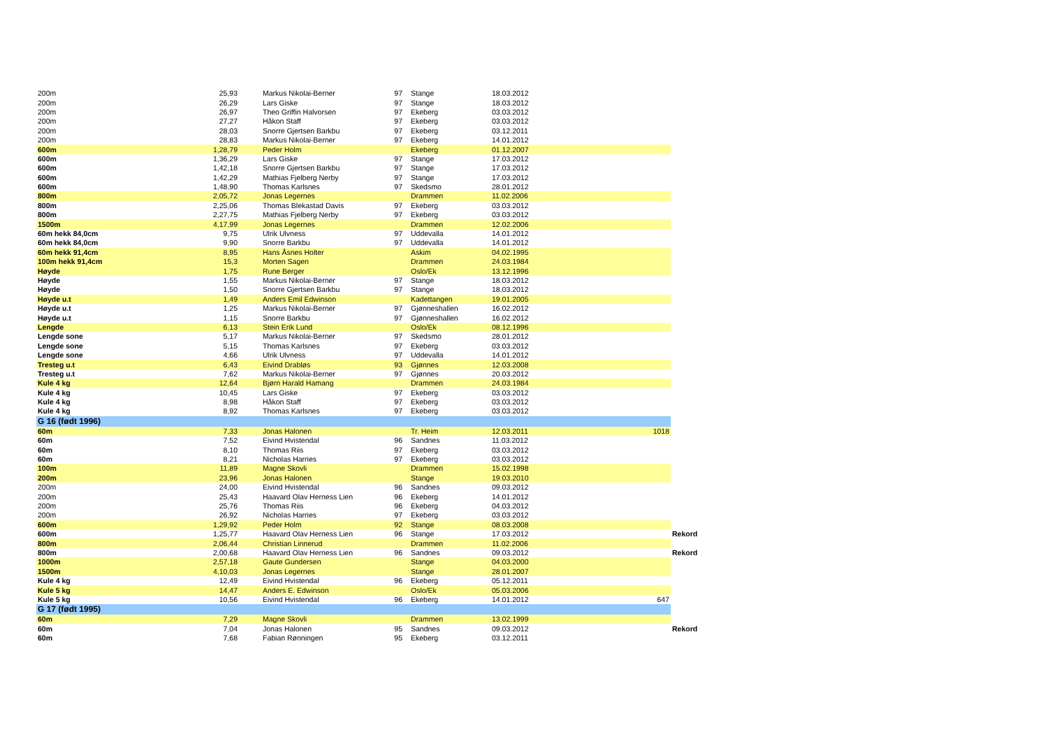| 200m | 25,93 | Markus Nikolai-Berner | 97 | Stange | 18.03.2012 | | |
| 200m | 26,29 | Lars Giske | 97 | Stange | 18.03.2012 | | |
| 200m | 26,97 | Theo Griffin Halvorsen | 97 | Ekeberg | 03.03.2012 | | |
| 200m | 27,27 | Håkon Staff | 97 | Ekeberg | 03.03.2012 | | |
| 200m | 28,03 | Snorre Gjertsen Barkbu | 97 | Ekeberg | 03.12.2011 | | |
| 200m | 28,83 | Markus Nikolai-Berner | 97 | Ekeberg | 14.01.2012 | | |
| 600m | 1,28,79 | Peder Holm | | Ekeberg | 01.12.2007 | | |
| 600m | 1,36,29 | Lars Giske | 97 | Stange | 17.03.2012 | | |
| 600m | 1,42,18 | Snorre Gjertsen Barkbu | 97 | Stange | 17.03.2012 | | |
| 600m | 1,42,29 | Mathias Fjelberg Nerby | 97 | Stange | 17.03.2012 | | |
| 600m | 1,48,90 | Thomas Karlsnes | 97 | Skedsmo | 28.01.2012 | | |
| 800m | 2,05,72 | Jonas Legernes | | Drammen | 11.02.2006 | | |
| 800m | 2,25,06 | Thomas Blekastad Davis | 97 | Ekeberg | 03.03.2012 | | |
| 800m | 2,27,75 | Mathias Fjelberg Nerby | 97 | Ekeberg | 03.03.2012 | | |
| 1500m | 4,17,99 | Jonas Legernes | | Drammen | 12.02.2006 | | |
| 60m hekk 84,0cm | 9,75 | Ulrik Ulvness | 97 | Uddevalla | 14.01.2012 | | |
| 60m hekk 84,0cm | 9,90 | Snorre Barkbu | 97 | Uddevalla | 14.01.2012 | | |
| 60m hekk 91,4cm | 8,95 | Hans Åsnes Holter | | Askim | 04.02.1995 | | |
| 100m hekk 91,4cm | 15,3 | Morten Sagen | | Drammen | 24.03.1984 | | |
| Høyde | 1,75 | Rune Berger | | Oslo/Ek | 13.12.1996 | | |
| Høyde | 1,55 | Markus Nikolai-Berner | 97 | Stange | 18.03.2012 | | |
| Høyde | 1,50 | Snorre Gjertsen Barkbu | 97 | Stange | 18.03.2012 | | |
| Høyde u.t | 1,49 | Anders Emil Edwinson | | Kadettangen | 19.01.2005 | | |
| Høyde u.t | 1,25 | Markus Nikolai-Berner | 97 | Gjønneshallen | 16.02.2012 | | |
| Høyde u.t | 1,15 | Snorre Barkbu | 97 | Gjønneshallen | 16.02.2012 | | |
| Lengde | 6,13 | Stein Erik Lund | | Oslo/Ek | 08.12.1996 | | |
| Lengde sone | 5,17 | Markus Nikolai-Berner | 97 | Skedsmo | 28.01.2012 | | |
| Lengde sone | 5,15 | Thomas Karlsnes | 97 | Ekeberg | 03.03.2012 | | |
| Lengde sone | 4,66 | Ulrik Ulvness | 97 | Uddevalla | 14.01.2012 | | |
| Tresteg u.t | 6,43 | Eivind Drabløs | 93 | Gjønnes | 12.03.2008 | | |
| Tresteg u.t | 7,62 | Markus Nikolai-Berner | 97 | Gjønnes | 20.03.2012 | | |
| Kule 4 kg | 12,64 | Bjørn Harald Hamang | | Drammen | 24.03.1984 | | |
| Kule 4 kg | 10,45 | Lars Giske | 97 | Ekeberg | 03.03.2012 | | |
| Kule 4 kg | 8,98 | Håkon Staff | 97 | Ekeberg | 03.03.2012 | | |
| Kule 4 kg | 8,92 | Thomas Karlsnes | 97 | Ekeberg | 03.03.2012 | | |
| G 16 (født 1996) | | | | | | | |
| 60m | 7,33 | Jonas Halonen | | Tr. Heim | 12.03.2011 | 1018 | |
| 60m | 7,52 | Eivind Hvistendal | 96 | Sandnes | 11.03.2012 | | |
| 60m | 8,10 | Thomas Riis | 97 | Ekeberg | 03.03.2012 | | |
| 60m | 8,21 | Nicholas Harries | 97 | Ekeberg | 03.03.2012 | | |
| 100m | 11,89 | Magne Skovli | | Drammen | 15.02.1998 | | |
| 200m | 23,96 | Jonas Halonen | | Stange | 19.03.2010 | | |
| 200m | 24,00 | Eivind Hvistendal | 96 | Sandnes | 09.03.2012 | | |
| 200m | 25,43 | Haavard Olav Herness Lien | 96 | Ekeberg | 14.01.2012 | | |
| 200m | 25,76 | Thomas Riis | 96 | Ekeberg | 04.03.2012 | | |
| 200m | 26,92 | Nicholas Harries | 97 | Ekeberg | 03.03.2012 | | |
| 600m | 1,29,92 | Peder Holm | 92 | Stange | 08.03.2008 | | |
| 600m | 1,25,77 | Haavard Olav Herness Lien | 96 | Stange | 17.03.2012 | | Rekord |
| 800m | 2,06,44 | Christian Linnerud | | Drammen | 11.02.2006 | | |
| 800m | 2,00,68 | Haavard Olav Herness Lien | 96 | Sandnes | 09.03.2012 | | Rekord |
| 1000m | 2,57,18 | Gaute Gundersen | | Stange | 04.03.2000 | | |
| 1500m | 4,10,03 | Jonas Legernes | | Stange | 28.01.2007 | | |
| Kule 4 kg | 12,49 | Eivind Hvistendal | 96 | Ekeberg | 05.12.2011 | | |
| Kule 5 kg | 14,47 | Anders E. Edwinson | | Oslo/Ek | 05.03.2006 | | |
| Kule 5 kg | 10,56 | Eivind Hvistendal | 96 | Ekeberg | 14.01.2012 | 647 | |
| G 17 (født 1995) | | | | | | | |
| 60m | 7,29 | Magne Skovli | | Drammen | 13.02.1999 | | |
| 60m | 7,04 | Jonas Halonen | 95 | Sandnes | 09.03.2012 | | Rekord |
| 60m | 7,68 | Fabian Rønningen | 95 | Ekeberg | 03.12.2011 | | |